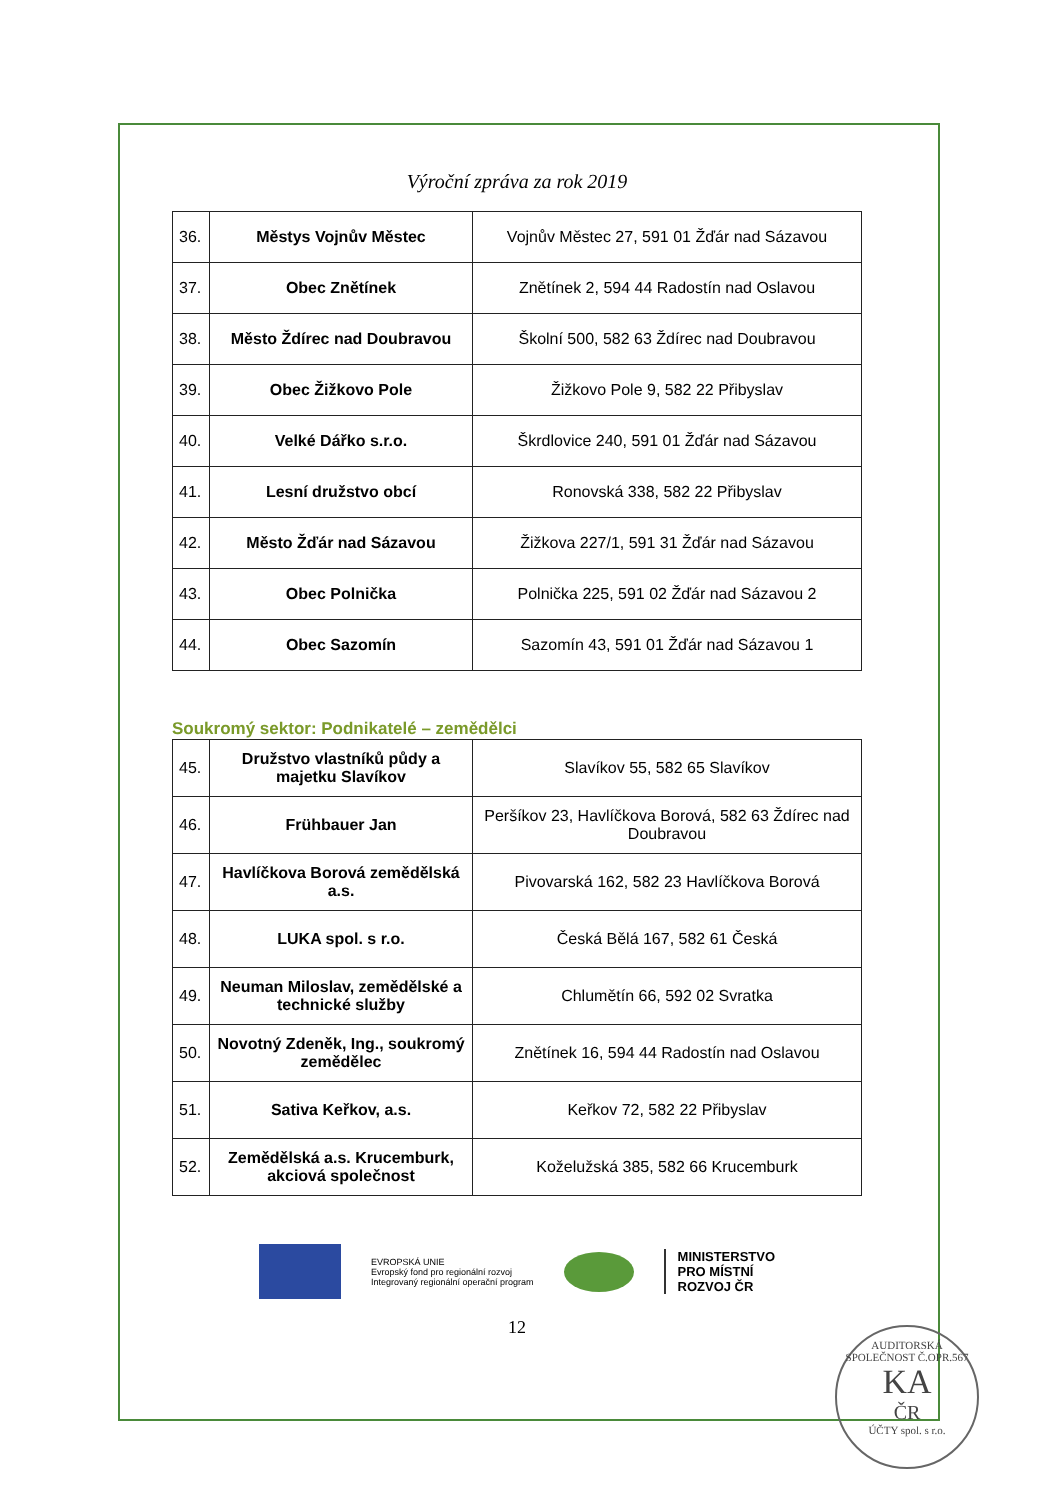Výroční zpráva za rok 2019
| 36. | Městys Vojnův Městec | Vojnův Městec 27, 591 01 Žďár nad Sázavou |
| 37. | Obec Znětínek | Znětínek 2, 594 44 Radostín nad Oslavou |
| 38. | Město Ždírec nad Doubravou | Školní 500, 582 63 Ždírec nad Doubravou |
| 39. | Obec Žižkovo Pole | Žižkovo Pole 9, 582 22 Přibyslav |
| 40. | Velké Dářko s.r.o. | Škrdlovice 240, 591 01 Žďár nad Sázavou |
| 41. | Lesní družstvo obcí | Ronovská 338, 582 22 Přibyslav |
| 42. | Město Žďár nad Sázavou | Žižkova 227/1, 591 31 Žďár nad Sázavou |
| 43. | Obec Polnička | Polnička 225, 591 02 Žďár nad Sázavou 2 |
| 44. | Obec Sazomín | Sazomín 43, 591 01 Žďár nad Sázavou 1 |
Soukromý sektor: Podnikatelé – zemědělci
| 45. | Družstvo vlastníků půdy a majetku Slavíkov | Slavíkov 55, 582 65 Slavíkov |
| 46. | Frühbauer Jan | Peršíkov 23, Havlíčkova Borová, 582 63 Ždírec nad Doubravou |
| 47. | Havlíčkova Borová zemědělská a.s. | Pivovarská 162, 582 23 Havlíčkova Borová |
| 48. | LUKA spol. s r.o. | Česká Bělá 167, 582 61 Česká |
| 49. | Neuman Miloslav, zemědělské a technické služby | Chlumětín 66, 592 02 Svratka |
| 50. | Novotný Zdeněk, Ing., soukromý zemědělec | Znětínek 16, 594 44 Radostín nad Oslavou |
| 51. | Sativa Keřkov, a.s. | Keřkov 72, 582 22 Přibyslav |
| 52. | Zemědělská a.s. Krucemburk, akciová společnost | Koželužská 385, 582 66 Krucemburk |
EVROPSKÁ UNIE
Evropský fond pro regionální rozvoj
Integrovaný regionální operační program
MINISTERSTVO
PRO MÍSTNÍ
ROZVOJ ČR
12
AUDITORSKÁ SPOLEČNOST Č.OPR.567
KA
ČR
ÚČTY spol. s r.o.